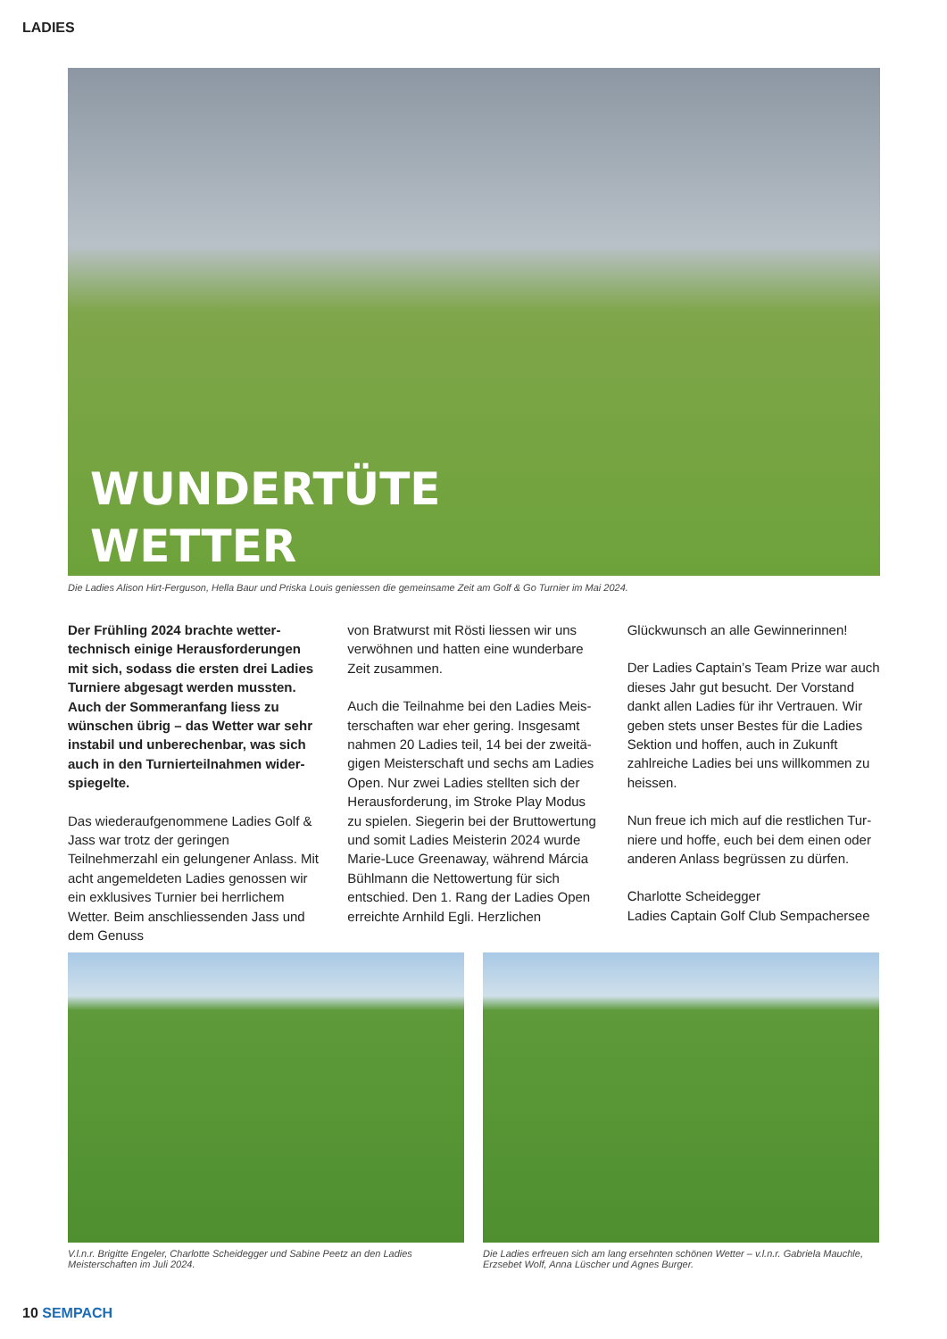LADIES
WUNDERTÜTE
WETTER
Die Ladies Alison Hirt-Ferguson, Hella Baur und Priska Louis geniessen die gemeinsame Zeit am Golf & Go Turnier im Mai 2024.
Der Frühling 2024 brachte wetter­technisch einige Herausforderungen mit sich, sodass die ersten drei Ladies Turniere abgesagt werden mussten. Auch der Sommeranfang liess zu wünschen übrig – das Wetter war sehr instabil und unberechenbar, was sich auch in den Turnierteilnahmen wider­spiegelte.
Das wiederaufgenommene Ladies Golf & Jass war trotz der geringen Teilnehmerzahl ein gelungener Anlass. Mit acht angemel­deten Ladies genossen wir ein exklusi­ves Turnier bei herrlichem Wetter. Beim anschliessenden Jass und dem Genuss
von Bratwurst mit Rösti liessen wir uns verwöhnen und hatten eine wunderbare Zeit zusammen.
Auch die Teilnahme bei den Ladies Meis­terschaften war eher gering. Insgesamt nahmen 20 Ladies teil, 14 bei der zweitä­gigen Meisterschaft und sechs am Ladies Open. Nur zwei Ladies stellten sich der Herausforderung, im Stroke Play Modus zu spielen. Siegerin bei der Bruttowertung und somit Ladies Meisterin 2024 wurde Marie-Luce Greenaway, während Márcia Bühlmann die Nettowertung für sich entschied. Den 1. Rang der Ladies Open erreichte Arnhild Egli. Herzlichen
Glückwunsch an alle Gewinnerinnen!
Der Ladies Captain’s Team Prize war auch dieses Jahr gut besucht. Der Vorstand dankt allen Ladies für ihr Vertrauen. Wir geben stets unser Bestes für die Ladies Sektion und hoffen, auch in Zukunft zahlreiche Ladies bei uns willkommen zu heissen.
Nun freue ich mich auf die restlichen Tur­niere und hoffe, euch bei dem einen oder anderen Anlass begrüssen zu dürfen.
Charlotte Scheidegger
Ladies Captain Golf Club Sempachersee
V.l.n.r. Brigitte Engeler, Charlotte Scheidegger und Sabine Peetz an den Ladies Meisterschaften im Juli 2024.
Die Ladies erfreuen sich am lang ersehnten schönen Wetter – v.l.n.r. Gabriela Mauchle, Erzsebet Wolf, Anna Lüscher und Agnes Burger.
10 SEMPACH